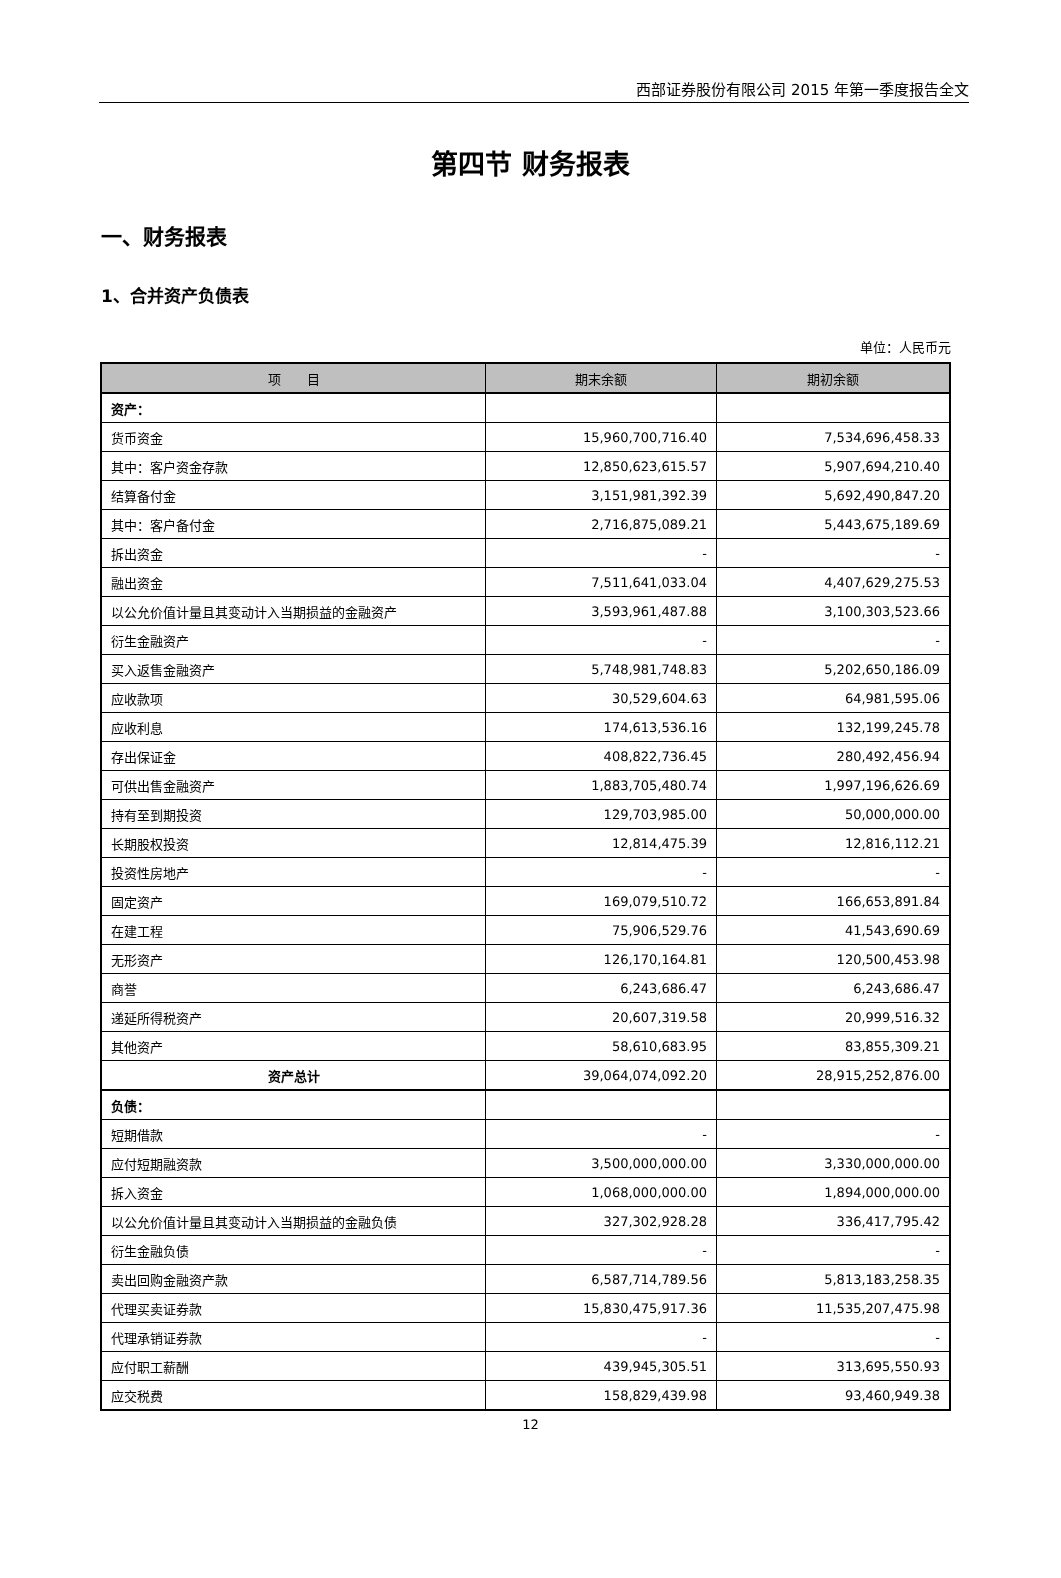西部证券股份有限公司 2015 年第一季度报告全文
第四节 财务报表
一、财务报表
1、合并资产负债表
单位：人民币元
| 项 目 | 期末余额 | 期初余额 |
| --- | --- | --- |
| 资产： | | |
| 货币资金 | 15,960,700,716.40 | 7,534,696,458.33 |
| 其中：客户资金存款 | 12,850,623,615.57 | 5,907,694,210.40 |
| 结算备付金 | 3,151,981,392.39 | 5,692,490,847.20 |
| 其中：客户备付金 | 2,716,875,089.21 | 5,443,675,189.69 |
| 拆出资金 | - | - |
| 融出资金 | 7,511,641,033.04 | 4,407,629,275.53 |
| 以公允价值计量且其变动计入当期损益的金融资产 | 3,593,961,487.88 | 3,100,303,523.66 |
| 衍生金融资产 | - | - |
| 买入返售金融资产 | 5,748,981,748.83 | 5,202,650,186.09 |
| 应收款项 | 30,529,604.63 | 64,981,595.06 |
| 应收利息 | 174,613,536.16 | 132,199,245.78 |
| 存出保证金 | 408,822,736.45 | 280,492,456.94 |
| 可供出售金融资产 | 1,883,705,480.74 | 1,997,196,626.69 |
| 持有至到期投资 | 129,703,985.00 | 50,000,000.00 |
| 长期股权投资 | 12,814,475.39 | 12,816,112.21 |
| 投资性房地产 | - | - |
| 固定资产 | 169,079,510.72 | 166,653,891.84 |
| 在建工程 | 75,906,529.76 | 41,543,690.69 |
| 无形资产 | 126,170,164.81 | 120,500,453.98 |
| 商誉 | 6,243,686.47 | 6,243,686.47 |
| 递延所得税资产 | 20,607,319.58 | 20,999,516.32 |
| 其他资产 | 58,610,683.95 | 83,855,309.21 |
| 资产总计 | 39,064,074,092.20 | 28,915,252,876.00 |
| 负债： | | |
| 短期借款 | - | - |
| 应付短期融资款 | 3,500,000,000.00 | 3,330,000,000.00 |
| 拆入资金 | 1,068,000,000.00 | 1,894,000,000.00 |
| 以公允价值计量且其变动计入当期损益的金融负债 | 327,302,928.28 | 336,417,795.42 |
| 衍生金融负债 | - | - |
| 卖出回购金融资产款 | 6,587,714,789.56 | 5,813,183,258.35 |
| 代理买卖证券款 | 15,830,475,917.36 | 11,535,207,475.98 |
| 代理承销证券款 | - | - |
| 应付职工薪酬 | 439,945,305.51 | 313,695,550.93 |
| 应交税费 | 158,829,439.98 | 93,460,949.38 |
12